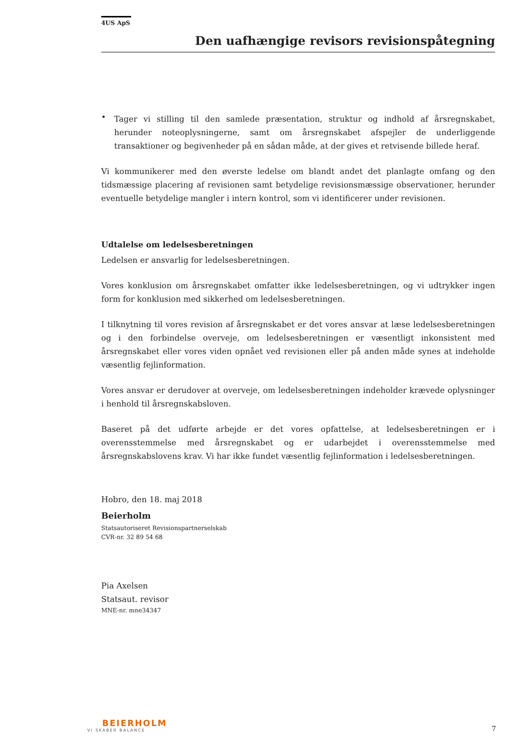4US ApS
Den uafhængige revisors revisionspåtegning
•
Tager vi stilling til den samlede præsentation, struktur og indhold af årsregnskabet, herunder noteoplysningerne, samt om årsregnskabet afspejler de underliggende transaktioner og begivenheder på en sådan måde, at der gives et retvisende billede heraf.
Vi kommunikerer med den øverste ledelse om blandt andet det planlagte omfang og den tidsmæssige placering af revisionen samt betydelige revisionsmæssige observationer, herunder eventuelle betydelige mangler i intern kontrol, som vi identificerer under revisionen.
Udtalelse om ledelsesberetningen
Ledelsen er ansvarlig for ledelsesberetningen.
Vores konklusion om årsregnskabet omfatter ikke ledelsesberetningen, og vi udtrykker ingen form for konklusion med sikkerhed om ledelsesberetningen.
I tilknytning til vores revision af årsregnskabet er det vores ansvar at læse ledelsesberetningen og i den forbindelse overveje, om ledelsesberetningen er væsentligt inkonsistent med årsregnskabet eller vores viden opnået ved revisionen eller på anden måde synes at indeholde væsentlig fejlinformation.
Vores ansvar er derudover at overveje, om ledelsesberetningen indeholder krævede oplysninger i henhold til årsregnskabsloven.
Baseret på det udførte arbejde er det vores opfattelse, at ledelsesberetningen er i overensstemmelse med årsregnskabet og er udarbejdet i overensstemmelse med årsregnskabslovens krav. Vi har ikke fundet væsentlig fejlinformation i ledelsesberetningen.
Hobro, den 18. maj 2018
Beierholm
Statsautoriseret Revisionspartnerselskab
CVR-nr. 32 89 54 68
Pia Axelsen
Statsaut. revisor
MNE-nr. mne34347
BEIERHOLM
VI SKABER BALANCE
7